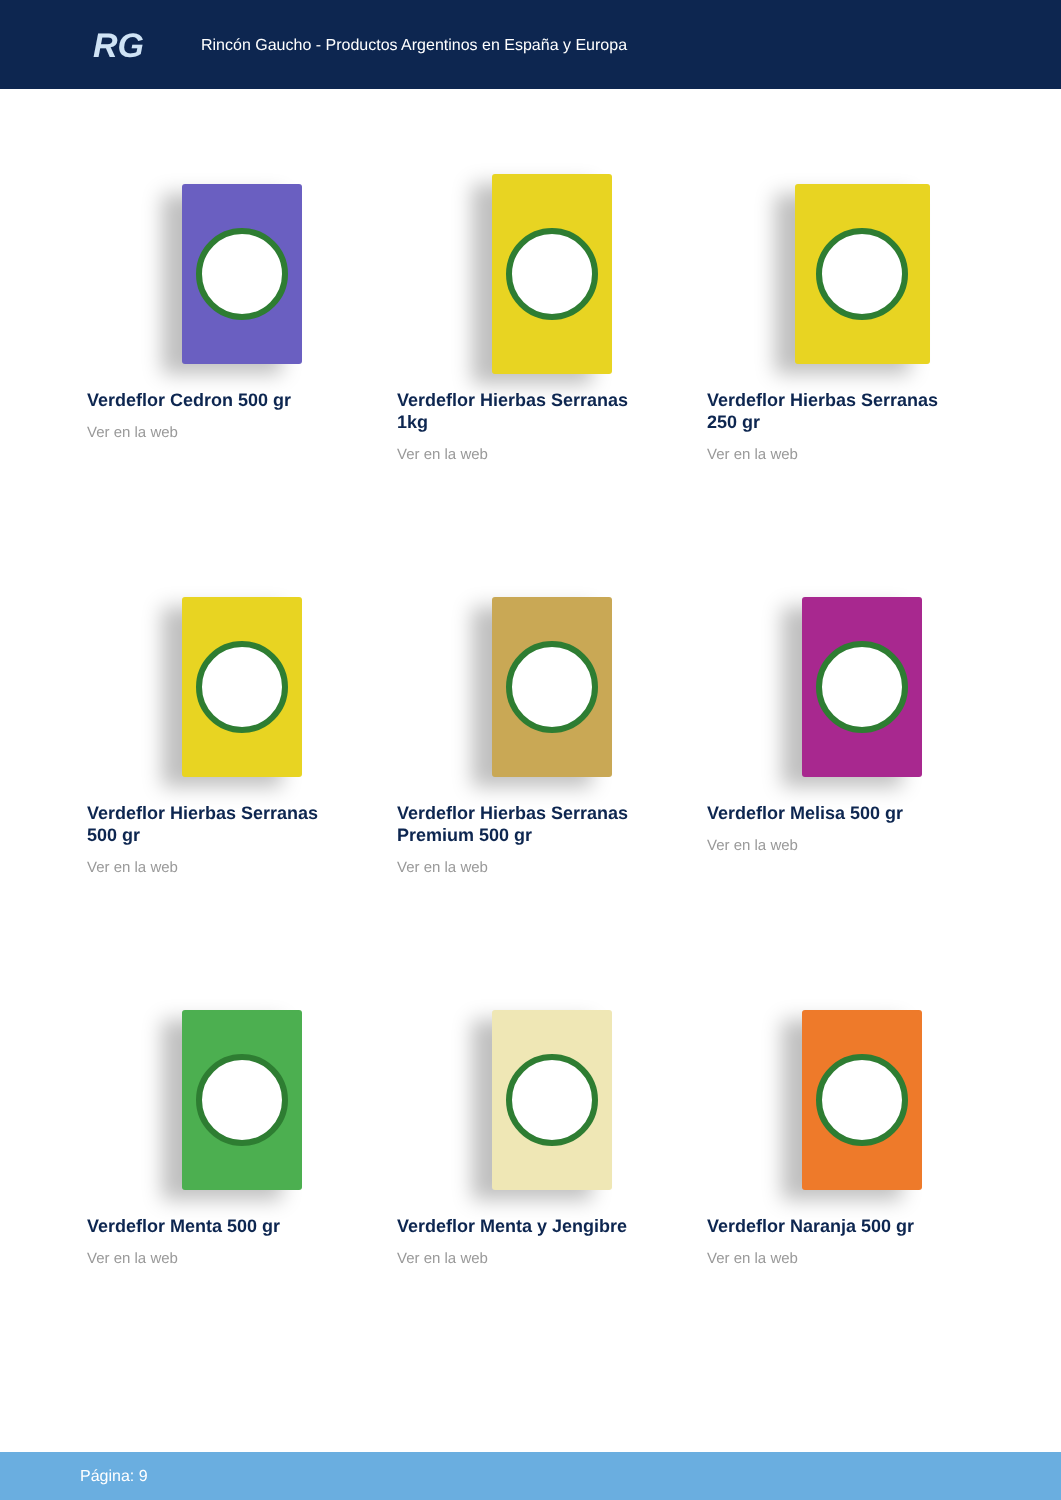RG
Rincón Gaucho - Productos Argentinos en España y Europa
Verdeflor Cedron 500 gr
Ver en la web
Verdeflor Hierbas Serranas 1kg
Ver en la web
Verdeflor Hierbas Serranas 250 gr
Ver en la web
Verdeflor Hierbas Serranas 500 gr
Ver en la web
Verdeflor Hierbas Serranas Premium 500 gr
Ver en la web
Verdeflor Melisa 500 gr
Ver en la web
Verdeflor Menta 500 gr
Ver en la web
Verdeflor Menta y Jengibre
Ver en la web
Verdeflor Naranja 500 gr
Ver en la web
Página: 9